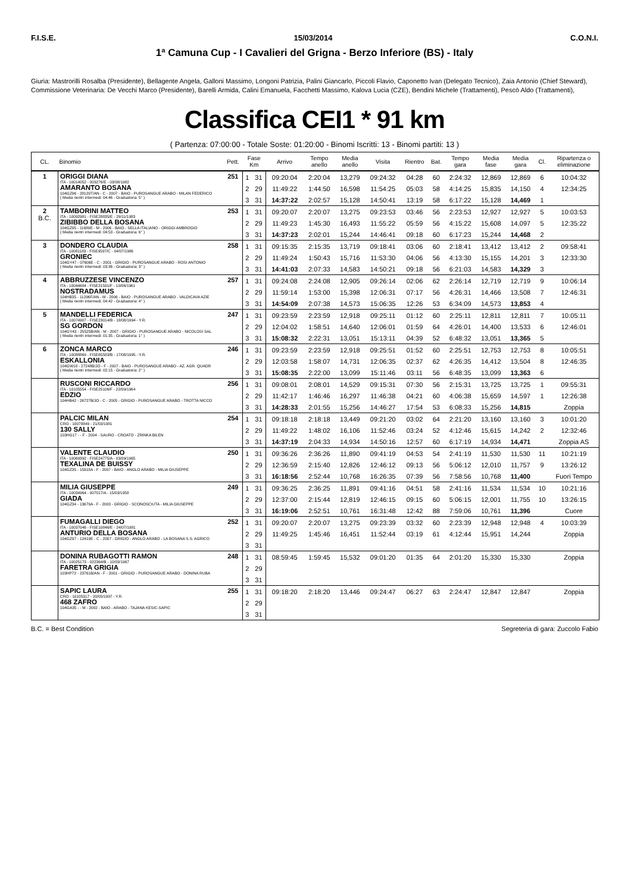F.I.S.E. 15/03/2014 C.O.N.I.
1ª Camuna Cup - I Cavalieri del Grigna - Berzo Inferiore (BS) - Italy
Giuria: Mastrorilli Rosalba (Presidente), Bellagente Angela, Galloni Massimo, Longoni Patrizia, Palini Giancarlo, Piccoli Flavio, Caponetto Ivan (Delegato Tecnico), Zaia Antonio (Chief Steward),
Commissione Veterinaria: De Vecchi Marco (Presidente), Barelli Armida, Calini Emanuela, Facchetti Massimo, Kalova Lucia (CZE), Bendini Michele (Trattamenti), Pescò Aldo (Trattamenti),
Classifica CEI1 * 91 km
( Partenza: 07:00:00 - Totale Soste: 01:20:00 - Binomi Iscritti: 13 - Binomi partiti: 13 )
| CL. | Binomio | Pett. | Fase Km | | Arrivo | Tempo anello | Media anello | Visita | Rientro | Bat. | Tempo gara | Media fase | Media gara | Cl. | Ripartenza o eliminazione |
| --- | --- | --- | --- | --- | --- | --- | --- | --- | --- | --- | --- | --- | --- | --- | --- |
| 1 | ORIGGI DIANA ITA - 10014052 - 003276/E - 03/08/1982 AMARANTO BOSANA 104GZ96 - 28129T/AN - C - 2007 - BAIO - PUROSANGUE ARABO - MILAN FEDERICO ( Media rientri intermedi: 04:46 - Graduatoria: 5° ) | 251 | 1 | 31 | 09:20:04 | 2:20:04 | 13,279 | 09:24:32 | 04:28 | 60 | 2:24:32 | 12,869 | 12,869 | 6 | 10:04:32 |
| | | | 2 | 29 | 11:49:22 | 1:44:50 | 16,598 | 11:54:25 | 05:03 | 58 | 4:14:25 | 15,835 | 14,150 | 4 | 12:34:25 |
| | | | 3 | 31 | 14:37:22 | 2:02:57 | 15,128 | 14:50:41 | 13:19 | 58 | 6:17:22 | 15,128 | 14,469 | 1 | |
| 2 B.C. | TAMBORINI MATTEO ITA - 10092981 - FISE28835/E - 29/11/1983 ZIBIBBO DELLA BOSANA 104GZ95 - 11689E - M - 2006 - BAIO - SELLA ITALIANO - ORIGGI AMBROGIO ( Media rientri intermedi: 04:53 - Graduatoria: 6° ) | 253 | 1 | 31 | 09:20:07 | 2:20:07 | 13,275 | 09:23:53 | 03:46 | 56 | 2:23:53 | 12,927 | 12,927 | 5 | 10:03:53 |
| | | | 2 | 29 | 11:49:23 | 1:45:30 | 16,493 | 11:55:22 | 05:59 | 56 | 4:15:22 | 15,608 | 14,097 | 5 | 12:35:22 |
| | | | 3 | 31 | 14:37:23 | 2:02:01 | 15,244 | 14:46:41 | 09:18 | 60 | 6:17:23 | 15,244 | 14,468 | 2 | |
| 3 | DONDERO CLAUDIA ITA - 10081183 - FISE9597/C - 04/07/1986 GRONIEC 104GY47 - 07606E - C - 2001 - GRIGIO - PUROSANGUE ARABO - ROSI ANTONIO ( Media rientri intermedi: 03:36 - Graduatoria: 3° ) | 258 | 1 | 31 | 09:15:35 | 2:15:35 | 13,719 | 09:18:41 | 03:06 | 60 | 2:18:41 | 13,412 | 13,412 | 2 | 09:58:41 |
| | | | 2 | 29 | 11:49:24 | 1:50:43 | 15,716 | 11:53:30 | 04:06 | 56 | 4:13:30 | 15,155 | 14,201 | 3 | 12:33:30 |
| | | | 3 | 31 | 14:41:03 | 2:07:33 | 14,583 | 14:50:21 | 09:18 | 56 | 6:21:03 | 14,583 | 14,329 | 3 | |
| 4 | ABBRUZZESE VINCENZO ITA - 10044684 - FISE21591/F - 10/06/1961 NOSTRADAMUS 104HB35 - 11296F/AN - M - 2006 - BAIO - PUROSANGUE ARABO - VALDICAVA AZIE ( Media rientri intermedi: 04:42 - Graduatoria: 4° ) | 257 | 1 | 31 | 09:24:08 | 2:24:08 | 12,905 | 09:26:14 | 02:06 | 62 | 2:26:14 | 12,719 | 12,719 | 9 | 10:06:14 |
| | | | 2 | 29 | 11:59:14 | 1:53:00 | 15,398 | 12:06:31 | 07:17 | 56 | 4:26:31 | 14,466 | 13,508 | 7 | 12:46:31 |
| | | | 3 | 31 | 14:54:09 | 2:07:38 | 14,573 | 15:06:35 | 12:26 | 53 | 6:34:09 | 14,573 | 13,853 | 4 | |
| 5 | MANDELLI FEDERICA ITA - 10074907 - FISE23014/B - 18/08/1994 - Y.R. SG GORDON 104GY43 - 25525B/AN - M - 2007 - GRIGIO - PUROSANGUE ARABO - NICOLOSI SAL ( Media rientri intermedi: 01:35 - Graduatoria: 1° ) | 247 | 1 | 31 | 09:23:59 | 2:23:59 | 12,918 | 09:25:11 | 01:12 | 60 | 2:25:11 | 12,811 | 12,811 | 7 | 10:05:11 |
| | | | 2 | 29 | 12:04:02 | 1:58:51 | 14,640 | 12:06:01 | 01:59 | 64 | 4:26:01 | 14,400 | 13,533 | 6 | 12:46:01 |
| | | | 3 | 31 | 15:08:32 | 2:22:31 | 13,051 | 15:13:11 | 04:39 | 52 | 6:48:32 | 13,051 | 13,365 | 5 | |
| 6 | ZONCA MARCO ITA - 10088869 - FISE65583/B - 17/08/1995 - Y.R. ESKALLONIA 104GW18 - 27248B/JO - F - 2007 - BAIO - PUROSANGUE ARABO - AZ. AGR. QUADR ( Media rientri intermedi: 02:15 - Graduatoria: 2° ) | 246 | 1 | 31 | 09:23:59 | 2:23:59 | 12,918 | 09:25:51 | 01:52 | 60 | 2:25:51 | 12,753 | 12,753 | 8 | 10:05:51 |
| | | | 2 | 29 | 12:03:58 | 1:58:07 | 14,731 | 12:06:35 | 02:37 | 62 | 4:26:35 | 14,412 | 13,504 | 8 | 12:46:35 |
| | | | 3 | 31 | 15:08:35 | 2:22:00 | 13,099 | 15:11:46 | 03:11 | 56 | 6:48:35 | 13,099 | 13,363 | 6 | |
| | RUSCONI RICCARDO ITA - 10105554 - FISE25106/F - 22/09/1964 EDZIO 104HB42 - 26727B/JO - C - 2005 - GRIGIO - PUROSANGUE ARABO - TROTTA NICCO | 256 | 1 | 31 | 09:08:01 | 2:08:01 | 14,529 | 09:15:31 | 07:30 | 56 | 2:15:31 | 13,725 | 13,725 | 1 | 09:55:31 |
| | | | 2 | 29 | 11:42:17 | 1:46:46 | 16,297 | 11:46:38 | 04:21 | 60 | 4:06:38 | 15,659 | 14,597 | 1 | 12:26:38 |
| | | | 3 | 31 | 14:28:33 | 2:01:55 | 15,256 | 14:46:27 | 17:54 | 53 | 6:08:33 | 15,256 | 14,815 | | Zoppia |
| | PALCIC MILAN CRO - 10078849 - 21/03/1981 130 SALLY 103HG17 - - F - 2004 - SAURO - CROATO - ZRINKA BILEN | 254 | 1 | 31 | 09:18:18 | 2:18:18 | 13,449 | 09:21:20 | 03:02 | 64 | 2:21:20 | 13,160 | 13,160 | 3 | 10:01:20 |
| | | | 2 | 29 | 11:49:22 | 1:48:02 | 16,106 | 11:52:46 | 03:24 | 52 | 4:12:46 | 15,615 | 14,242 | 2 | 12:32:46 |
| | | | 3 | 31 | 14:37:19 | 2:04:33 | 14,934 | 14:50:16 | 12:57 | 60 | 6:17:19 | 14,934 | 14,471 | | Zoppia AS |
| | VALENTE CLAUDIO ITA - 10069392 - FISE24775/A - 03/09/1965 TEXALINA DE BUISSY 104GZ35 - 15918A - F - 2007 - BAIO - ANGLO ARABO - MILIA GIUSEPPE | 250 | 1 | 31 | 09:36:26 | 2:36:26 | 11,890 | 09:41:19 | 04:53 | 54 | 2:41:19 | 11,530 | 11,530 | 11 | 10:21:19 |
| | | | 2 | 29 | 12:36:59 | 2:15:40 | 12,826 | 12:46:12 | 09:13 | 56 | 5:06:12 | 12,010 | 11,757 | 9 | 13:26:12 |
| | | | 3 | 31 | 16:18:56 | 2:52:44 | 10,768 | 16:26:35 | 07:39 | 56 | 7:58:56 | 10,768 | 11,400 | | Fuori Tempo |
| | MILIA GIUSEPPE ITA - 10034964 - 007017/A - 15/03/1958 GIADA 104GZ34 - 13679A - F - 2003 - GRIGIO - SCONOSCIUTA - MILIA GIUSEPPE | 249 | 1 | 31 | 09:36:25 | 2:36:25 | 11,891 | 09:41:16 | 04:51 | 58 | 2:41:16 | 11,534 | 11,534 | 10 | 10:21:16 |
| | | | 2 | 29 | 12:37:00 | 2:15:44 | 12,819 | 12:46:15 | 09:15 | 60 | 5:06:15 | 12,001 | 11,755 | 10 | 13:26:15 |
| | | | 3 | 31 | 16:19:06 | 2:52:51 | 10,761 | 16:31:48 | 12:42 | 88 | 7:59:06 | 10,761 | 11,396 | | Cuore |
| | FUMAGALLI DIEGO ITA - 10037046 - FISE10846/E - 24/07/1981 ANTURIO DELLA BOSANA 104GZ97 - 12419E - C - 2007 - GRIGIO - ANGLO ARABO - LA BOSANA S.S. AGRICO | 252 | 1 | 31 | 09:20:07 | 2:20:07 | 13,275 | 09:23:39 | 03:32 | 60 | 2:23:39 | 12,948 | 12,948 | 4 | 10:03:39 |
| | | | 2 | 29 | 11:49:25 | 1:45:46 | 16,451 | 11:52:44 | 03:19 | 61 | 4:12:44 | 15,951 | 14,244 | | Zoppia |
| | | | 3 | 31 | | | | | | | | | | | |
| | DONINA RUBAGOTTI RAMON ITA - 10025173 - 022364/B - 10/03/1967 FARETRA GRIGIA 103HP72 - 23761B/AN - F - 2001 - GRIGIO - PUROSANGUE ARABO - DONINA RUBA | 248 | 1 | 31 | 08:59:45 | 1:59:45 | 15,532 | 09:01:20 | 01:35 | 64 | 2:01:20 | 15,330 | 15,330 | | Zoppia |
| | | | 2 | 29 | | | | | | | | | | | |
| | | | 3 | 31 | | | | | | | | | | | |
| | SAPIC LAURA CRO - 10105317 - 20/05/1997 - Y.R. 468 ZAFRO 104GA35 - - M - 2002 - BAIO - ARABO - TAJANA KESIC-SAPIC | 255 | 1 | 31 | 09:18:20 | 2:18:20 | 13,446 | 09:24:47 | 06:27 | 63 | 2:24:47 | 12,847 | 12,847 | | Zoppia |
| | | | 2 | 29 | | | | | | | | | | | |
| | | | 3 | 31 | | | | | | | | | | | |
B.C. = Best Condition Segreteria di gara: Zuccolo Fabio